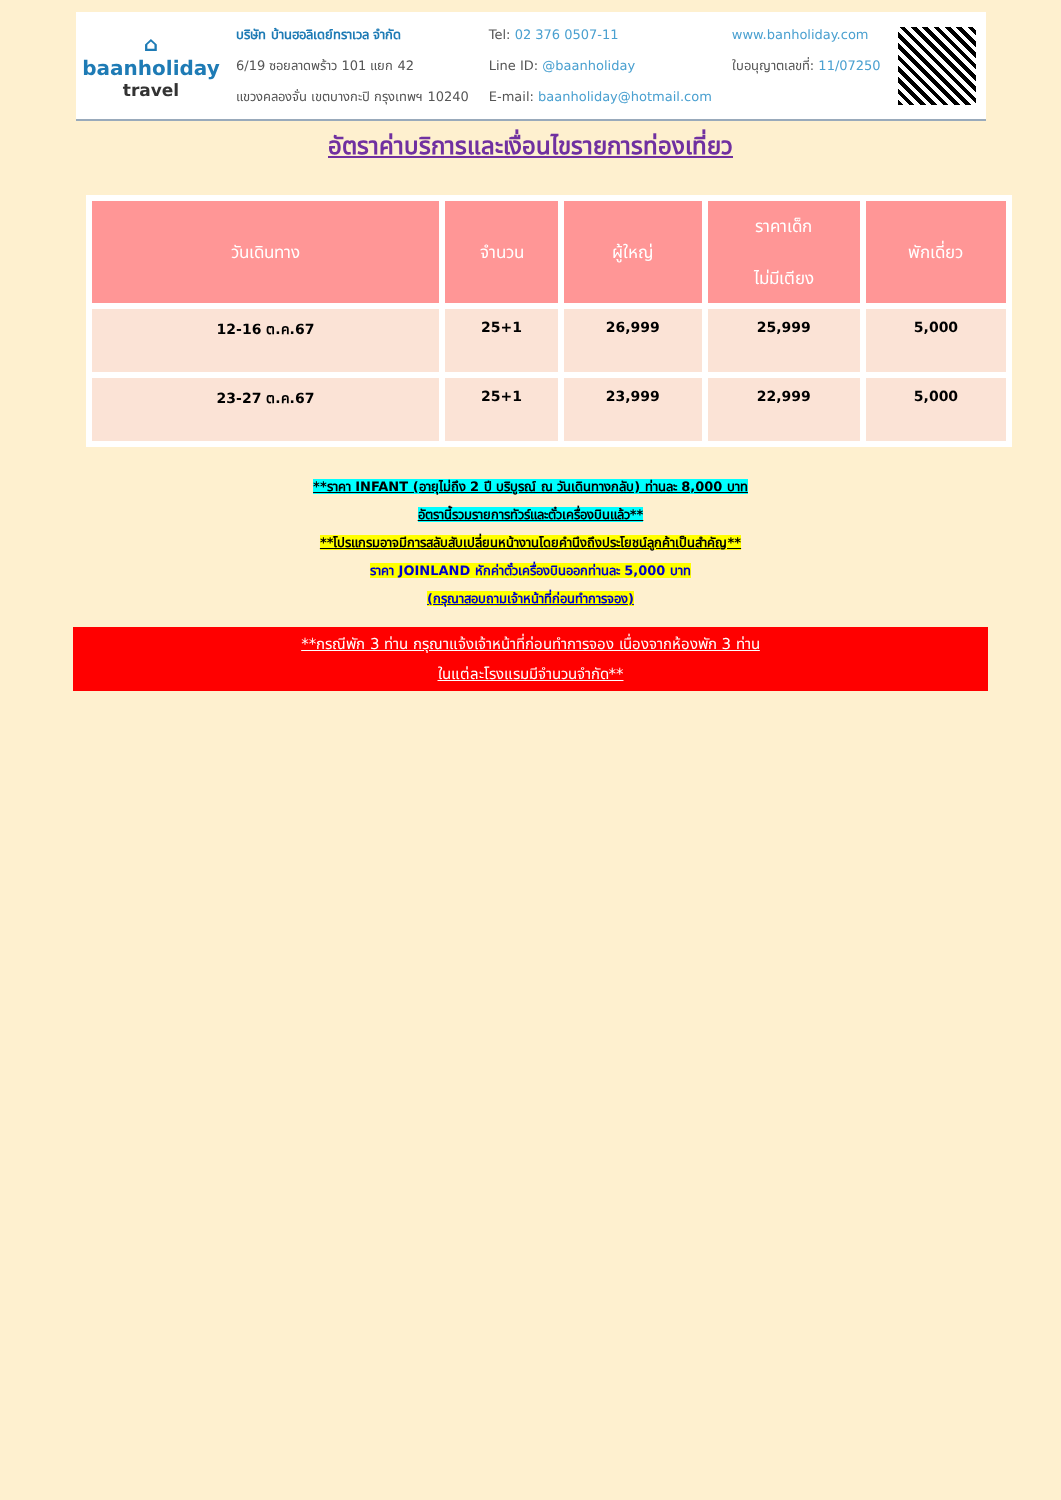⌂
baanholiday
travel
บริษัท บ้านฮอลิเดย์ทราเวล จำกัด
6/19 ซอยลาดพร้าว 101 แยก 42
แขวงคลองจั่น เขตบางกะปิ กรุงเทพฯ 10240
Tel: 02 376 0507-11
Line ID: @baanholiday
E-mail: baanholiday@hotmail.com
www.banholiday.com
ใบอนุญาตเลขที่: 11/07250
อัตราค่าบริการและเงื่อนไขรายการท่องเที่ยว
| วันเดินทาง | จำนวน | ผู้ใหญ่ | ราคาเด็ก ไม่มีเตียง | พักเดี่ยว |
| --- | --- | --- | --- | --- |
| 12-16 ต.ค.67 | 25+1 | 26,999 | 25,999 | 5,000 |
| 23-27 ต.ค.67 | 25+1 | 23,999 | 22,999 | 5,000 |
**ราคา INFANT (อายุไม่ถึง 2 ปี บริบูรณ์ ณ วันเดินทางกลับ) ท่านละ 8,000 บาท
อัตรานี้รวมรายการทัวร์และตั๋วเครื่องบินแล้ว**
**โปรแกรมอาจมีการสลับสับเปลี่ยนหน้างานโดยคำนึงถึงประโยชน์ลูกค้าเป็นสำคัญ**
ราคา JOINLAND หักค่าตั๋วเครื่องบินออกท่านละ 5,000 บาท
(กรุณาสอบถามเจ้าหน้าที่ก่อนทำการจอง)
**กรณีพัก 3 ท่าน กรุณาแจ้งเจ้าหน้าที่ก่อนทำการจอง เนื่องจากห้องพัก 3 ท่าน
ในแต่ละโรงแรมมีจำนวนจำกัด**